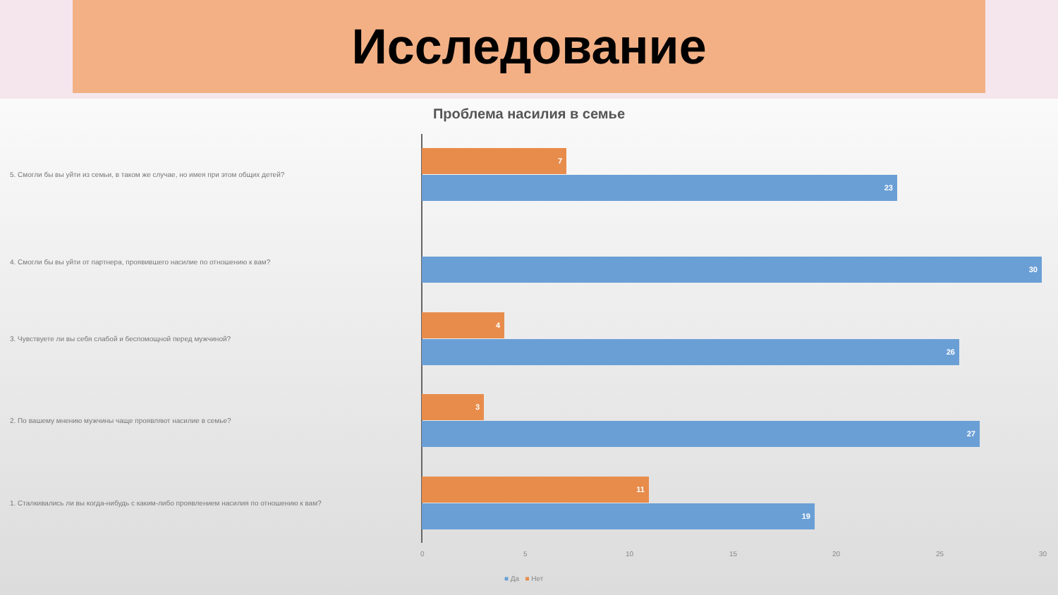Исследование
Проблема насилия в семье
7
5. Смогли бы вы уйти из семьи, в таком же случае, но имея при этом общих детей?
23
4. Смогли бы вы уйти от партнера, проявившего насилие по отношению к вам? 30
4
3. Чувствуете ли вы себя слабой и беспомощной перед мужчиной?
26
3
2. По вашему мнению мужчины чаще проявляют насилие в семье?
27
11
1. Сталкивались ли вы когда-нибудь с каким-либо проявлением насилия по отношению к вам?
19
0 5 10 15 20 25 30
■ Да ■ Нет